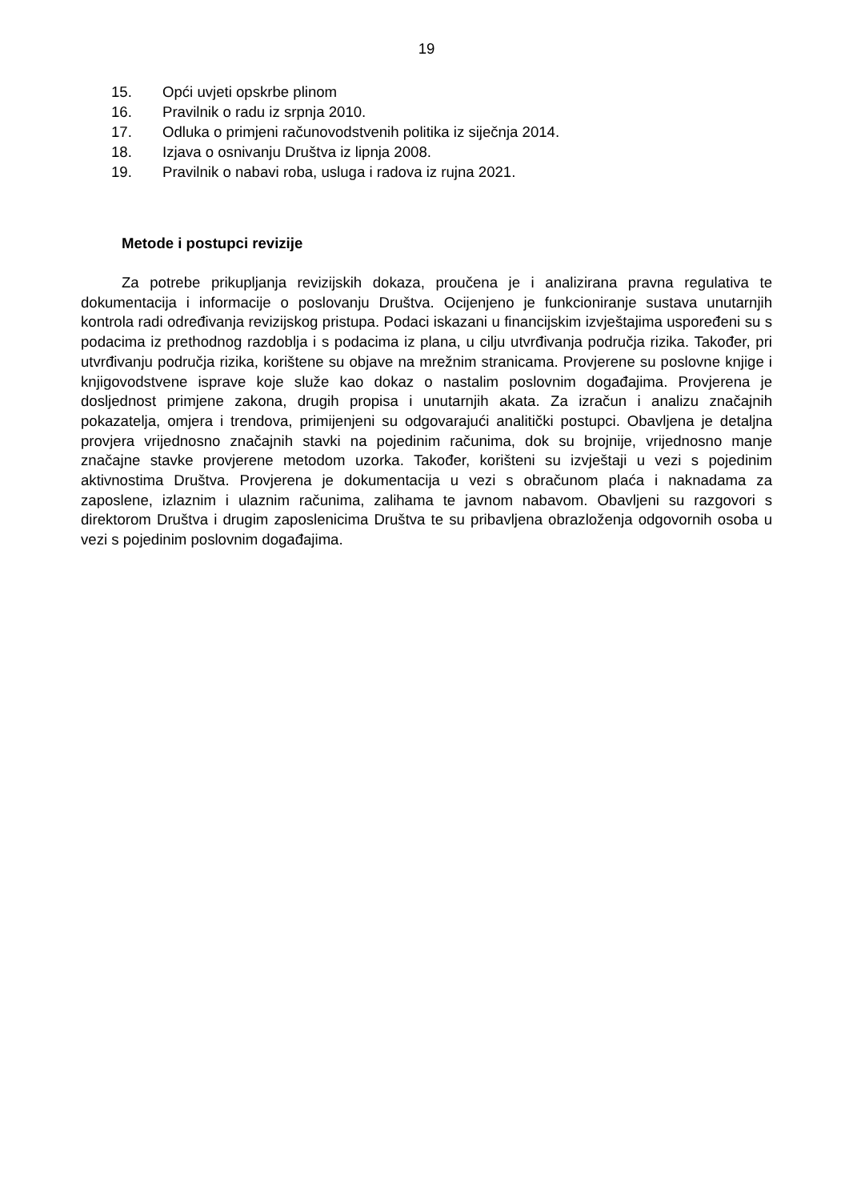19
15. Opći uvjeti opskrbe plinom
16. Pravilnik o radu iz srpnja 2010.
17. Odluka o primjeni računovodstvenih politika iz siječnja 2014.
18. Izjava o osnivanju Društva iz lipnja 2008.
19. Pravilnik o nabavi roba, usluga i radova iz rujna 2021.
Metode i postupci revizije
Za potrebe prikupljanja revizijskih dokaza, proučena je i analizirana pravna regulativa te dokumentacija i informacije o poslovanju Društva. Ocijenjeno je funkcioniranje sustava unutarnjih kontrola radi određivanja revizijskog pristupa. Podaci iskazani u financijskim izvještajima uspoređeni su s podacima iz prethodnog razdoblja i s podacima iz plana, u cilju utvrđivanja područja rizika. Također, pri utvrđivanju područja rizika, korištene su objave na mrežnim stranicama. Provjerene su poslovne knjige i knjigovodstvene isprave koje služe kao dokaz o nastalim poslovnim događajima. Provjerena je dosljednost primjene zakona, drugih propisa i unutarnjih akata. Za izračun i analizu značajnih pokazatelja, omjera i trendova, primijenjeni su odgovarajući analitički postupci. Obavljena je detaljna provjera vrijednosno značajnih stavki na pojedinim računima, dok su brojnije, vrijednosno manje značajne stavke provjerene metodom uzorka. Također, korišteni su izvještaji u vezi s pojedinim aktivnostima Društva. Provjerena je dokumentacija u vezi s obračunom plaća i naknadama za zaposlene, izlaznim i ulaznim računima, zalihama te javnom nabavom. Obavljeni su razgovori s direktorom Društva i drugim zaposlenicima Društva te su pribavljena obrazloženja odgovornih osoba u vezi s pojedinim poslovnim događajima.